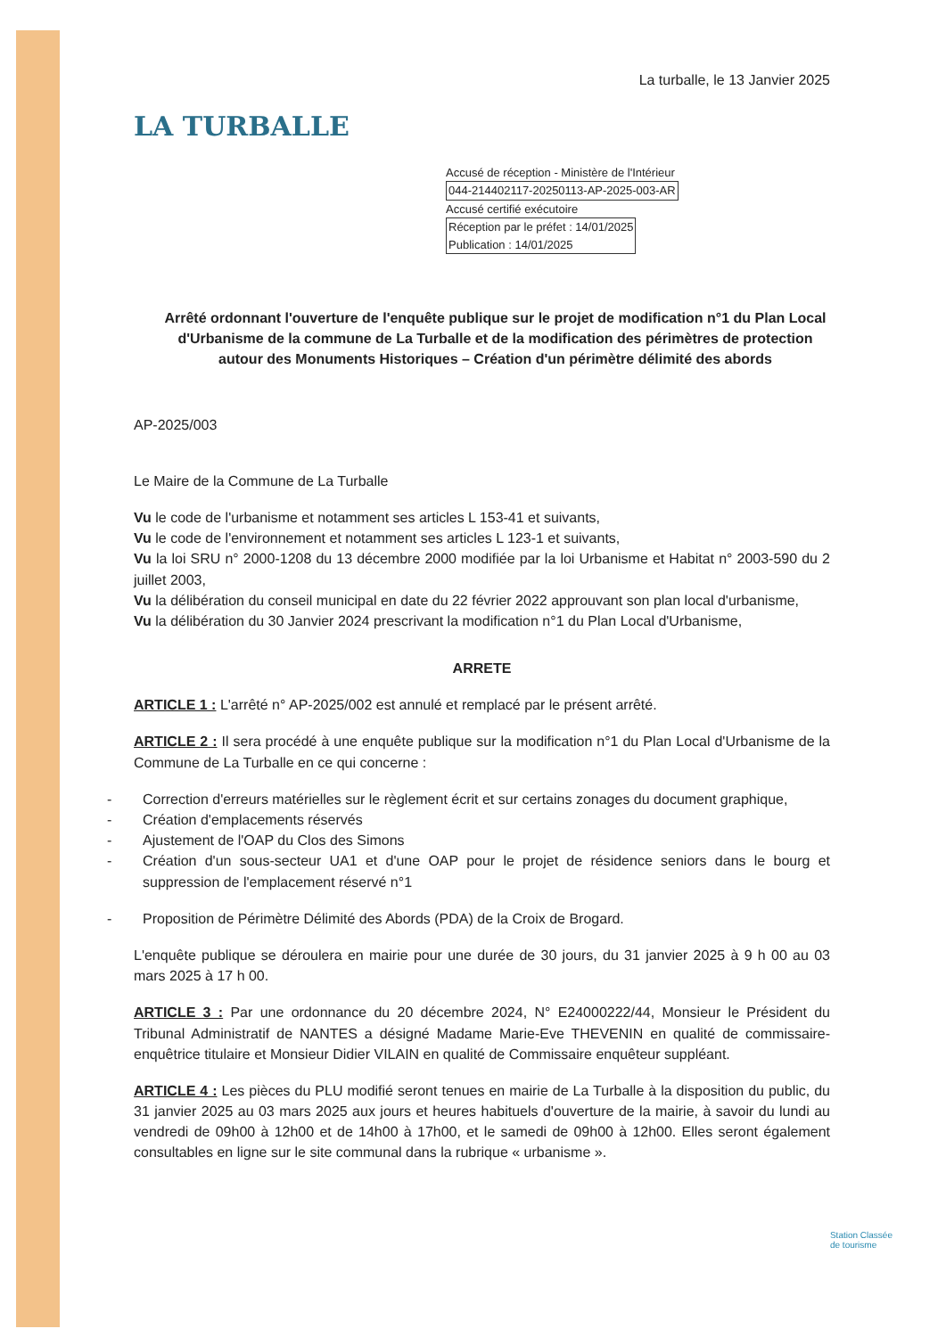LA TURBALLE
La turballe, le 13 Janvier 2025
Accusé de réception - Ministère de l'Intérieur
044-214402117-20250113-AP-2025-003-AR
Accusé certifié exécutoire
Réception par le préfet : 14/01/2025
Publication : 14/01/2025
Arrêté ordonnant l'ouverture de l'enquête publique sur le projet de modification n°1 du Plan Local d'Urbanisme de la commune de La Turballe et de la modification des périmètres de protection autour des Monuments Historiques – Création d'un périmètre délimité des abords
AP-2025/003
Le Maire de la Commune de La Turballe
Vu le code de l'urbanisme et notamment ses articles L 153-41 et suivants,
Vu le code de l'environnement et notamment ses articles L 123-1 et suivants,
Vu la loi SRU n° 2000-1208 du 13 décembre 2000 modifiée par la loi Urbanisme et Habitat n° 2003-590 du 2 juillet 2003,
Vu la délibération du conseil municipal en date du 22 février 2022 approuvant son plan local d'urbanisme,
Vu la délibération du 30 Janvier 2024 prescrivant la modification n°1 du Plan Local d'Urbanisme,
ARRETE
ARTICLE 1 : L'arrêté n° AP-2025/002 est annulé et remplacé par le présent arrêté.
ARTICLE 2 : Il sera procédé à une enquête publique sur la modification n°1 du Plan Local d'Urbanisme de la Commune de La Turballe en ce qui concerne :
- Correction d'erreurs matérielles sur le règlement écrit et sur certains zonages du document graphique,
- Création d'emplacements réservés
- Ajustement de l'OAP du Clos des Simons
- Création d'un sous-secteur UA1 et d'une OAP pour le projet de résidence seniors dans le bourg et suppression de l'emplacement réservé n°1
- Proposition de Périmètre Délimité des Abords (PDA) de la Croix de Brogard.
L'enquête publique se déroulera en mairie pour une durée de 30 jours, du 31 janvier 2025 à 9 h 00 au 03 mars 2025 à 17 h 00.
ARTICLE 3 : Par une ordonnance du 20 décembre 2024, N° E24000222/44, Monsieur le Président du Tribunal Administratif de NANTES a désigné Madame Marie-Eve THEVENIN en qualité de commissaire-enquêtrice titulaire et Monsieur Didier VILAIN en qualité de Commissaire enquêteur suppléant.
ARTICLE 4 : Les pièces du PLU modifié seront tenues en mairie de La Turballe à la disposition du public, du 31 janvier 2025 au 03 mars 2025 aux jours et heures habituels d'ouverture de la mairie, à savoir du lundi au vendredi de 09h00 à 12h00 et de 14h00 à 17h00, et le samedi de 09h00 à 12h00. Elles seront également consultables en ligne sur le site communal dans la rubrique « urbanisme ».
Station Classée
de tourisme